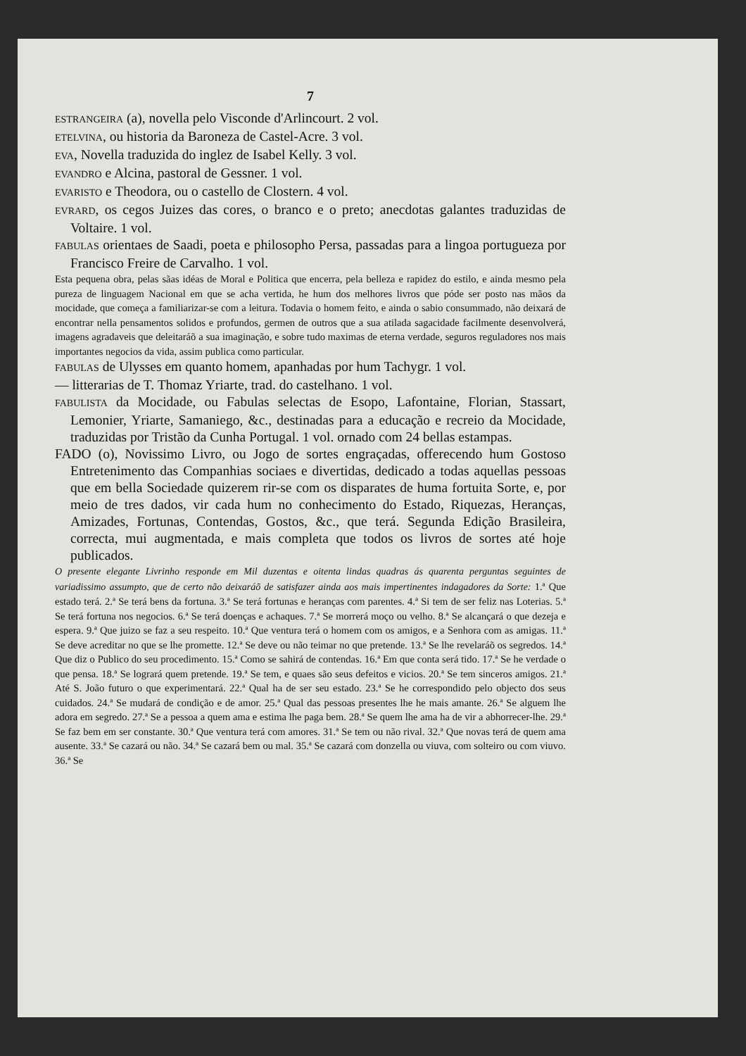7
ESTRANGEIRA (a), novella pelo Visconde d'Arlincourt. 2 vol.
ETELVINA, ou historia da Baroneza de Castel-Acre. 3 vol.
EVA, Novella traduzida do inglez de Isabel Kelly. 3 vol.
EVANDRO e Alcina, pastoral de Gessner. 1 vol.
EVARISTO e Theodora, ou o castello de Clostern. 4 vol.
EVRARD, os cegos Juizes das cores, o branco e o preto; anecdotas galantes traduzidas de Voltaire. 1 vol.
FABULAS orientaes de Saadi, poeta e philosopho Persa, passadas para a lingoa portugueza por Francisco Freire de Carvalho. 1 vol.
Esta pequena obra, pelas sãas idéas de Moral e Politica que encerra, pela belleza e rapidez do estilo, e ainda mesmo pela pureza de linguagem Nacional em que se acha vertida, he hum dos melhores livros que póde ser posto nas mãos da mocidade, que começa a familiarizar-se com a leitura. Todavia o homem feito, e ainda o sabio consummado, não deixará de encontrar nella pensamentos solidos e profundos, germen de outros que a sua atilada sagacidade facilmente desenvolverá, imagens agradaveis que deleitaráõ a sua imaginação, e sobre tudo maximas de eterna verdade, seguros reguladores nos mais importantes negocios da vida, assim publica como particular.
FABULAS de Ulysses em quanto homem, apanhadas por hum Tachygr. 1 vol.
— litterarias de T. Thomaz Yriarte, trad. do castelhano. 1 vol.
FABULISTA da Mocidade, ou Fabulas selectas de Esopo, Lafontaine, Florian, Stassart, Lemonier, Yriarte, Samaniego, &c., destinadas para a educação e recreio da Mocidade, traduzidas por Tristão da Cunha Portugal. 1 vol. ornado com 24 bellas estampas.
FADO (o), Novissimo Livro, ou Jogo de sortes engraçadas, offerecendo hum Gostoso Entretenimento das Companhias sociaes e divertidas, dedicado a todas aquellas pessoas que em bella Sociedade quizerem rir-se com os disparates de huma fortuita Sorte, e, por meio de tres dados, vir cada hum no conhecimento do Estado, Riquezas, Heranças, Amizades, Fortunas, Contendas, Gostos, &c., que terá. Segunda Edição Brasileira, correcta, mui augmentada, e mais completa que todos os livros de sortes até hoje publicados.
O presente elegante Livrinho responde em Mil duzentas e oitenta lindas quadras ás quarenta perguntas seguintes de variadissimo assumpto, que de certo não deixaráõ de satisfazer ainda aos mais impertinentes indagadores da Sorte: 1.ª Que estado terá. 2.ª Se terá bens da fortuna. 3.ª Se terá fortunas e heranças com parentes. 4.ª Si tem de ser feliz nas Loterias. 5.ª Se terá fortuna nos negocios. 6.ª Se terá doenças e achaques. 7.ª Se morrerá moço ou velho. 8.ª Se alcançará o que dezeja e espera. 9.ª Que juizo se faz a seu respeito. 10.ª Que ventura terá o homem com os amigos, e a Senhora com as amigas. 11.ª Se deve acreditar no que se lhe promette. 12.ª Se deve ou não teimar no que pretende. 13.ª Se lhe revelaráõ os segredos. 14.ª Que diz o Publico do seu procedimento. 15.ª Como se sahirá de contendas. 16.ª Em que conta será tido. 17.ª Se he verdade o que pensa. 18.ª Se logrará quem pretende. 19.ª Se tem, e quaes são seus defeitos e vicios. 20.ª Se tem sinceros amigos. 21.ª Até S. João futuro o que experimentará. 22.ª Qual ha de ser seu estado. 23.ª Se he correspondido pelo objecto dos seus cuidados. 24.ª Se mudará de condição e de amor. 25.ª Qual das pessoas presentes lhe he mais amante. 26.ª Se alguem lhe adora em segredo. 27.ª Se a pessoa a quem ama e estima lhe paga bem. 28.ª Se quem lhe ama ha de vir a abhorrecer-lhe. 29.ª Se faz bem em ser constante. 30.ª Que ventura terá com amores. 31.ª Se tem ou não rival. 32.ª Que novas terá de quem ama ausente. 33.ª Se cazará ou não. 34.ª Se cazará bem ou mal. 35.ª Se cazará com donzella ou viuva, com solteiro ou com viuvo. 36.ª Se